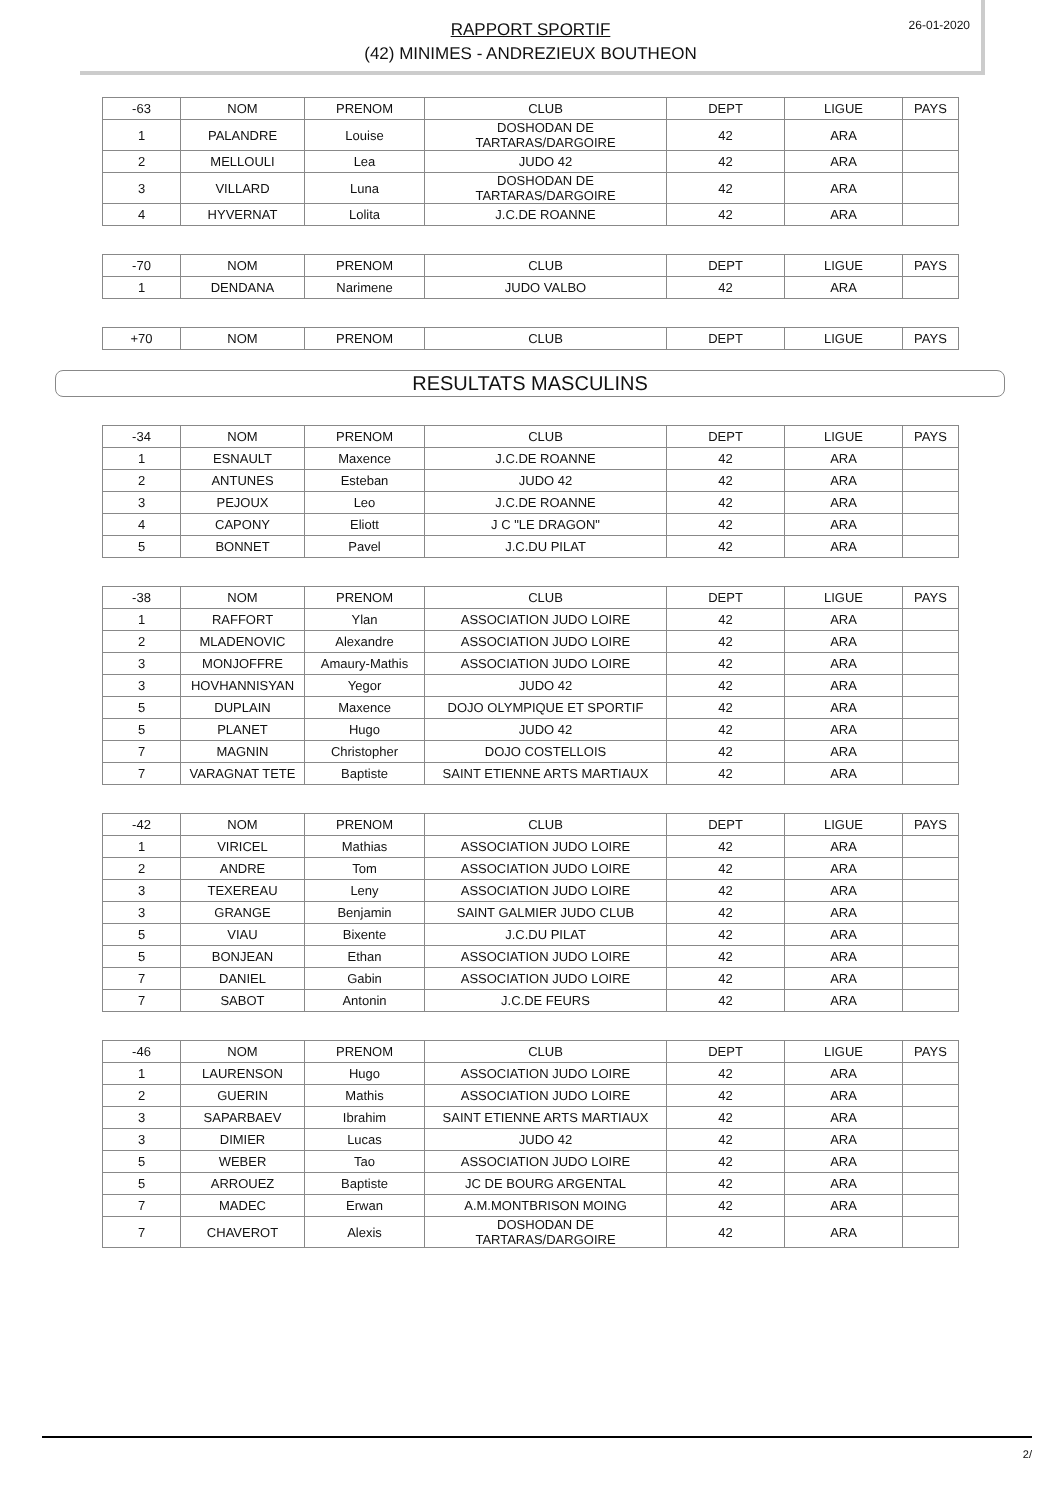RAPPORT SPORTIF
(42) MINIMES - ANDREZIEUX BOUTHEON
26-01-2020
| -63 | NOM | PRENOM | CLUB | DEPT | LIGUE | PAYS |
| 1 | PALANDRE | Louise | DOSHODAN DE TARTARAS/DARGOIRE | 42 | ARA | |
| 2 | MELLOULI | Lea | JUDO 42 | 42 | ARA | |
| 3 | VILLARD | Luna | DOSHODAN DE TARTARAS/DARGOIRE | 42 | ARA | |
| 4 | HYVERNAT | Lolita | J.C.DE ROANNE | 42 | ARA | |
| -70 | NOM | PRENOM | CLUB | DEPT | LIGUE | PAYS |
| 1 | DENDANA | Narimene | JUDO VALBO | 42 | ARA | |
| +70 | NOM | PRENOM | CLUB | DEPT | LIGUE | PAYS |
RESULTATS MASCULINS
| -34 | NOM | PRENOM | CLUB | DEPT | LIGUE | PAYS |
| 1 | ESNAULT | Maxence | J.C.DE ROANNE | 42 | ARA | |
| 2 | ANTUNES | Esteban | JUDO 42 | 42 | ARA | |
| 3 | PEJOUX | Leo | J.C.DE ROANNE | 42 | ARA | |
| 4 | CAPONY | Eliott | J C "LE DRAGON" | 42 | ARA | |
| 5 | BONNET | Pavel | J.C.DU PILAT | 42 | ARA | |
| -38 | NOM | PRENOM | CLUB | DEPT | LIGUE | PAYS |
| 1 | RAFFORT | Ylan | ASSOCIATION JUDO LOIRE | 42 | ARA | |
| 2 | MLADENOVIC | Alexandre | ASSOCIATION JUDO LOIRE | 42 | ARA | |
| 3 | MONJOFFRE | Amaury-Mathis | ASSOCIATION JUDO LOIRE | 42 | ARA | |
| 3 | HOVHANNISYAN | Yegor | JUDO 42 | 42 | ARA | |
| 5 | DUPLAIN | Maxence | DOJO OLYMPIQUE ET SPORTIF | 42 | ARA | |
| 5 | PLANET | Hugo | JUDO 42 | 42 | ARA | |
| 7 | MAGNIN | Christopher | DOJO COSTELLOIS | 42 | ARA | |
| 7 | VARAGNAT TETE | Baptiste | SAINT ETIENNE ARTS MARTIAUX | 42 | ARA | |
| -42 | NOM | PRENOM | CLUB | DEPT | LIGUE | PAYS |
| 1 | VIRICEL | Mathias | ASSOCIATION JUDO LOIRE | 42 | ARA | |
| 2 | ANDRE | Tom | ASSOCIATION JUDO LOIRE | 42 | ARA | |
| 3 | TEXEREAU | Leny | ASSOCIATION JUDO LOIRE | 42 | ARA | |
| 3 | GRANGE | Benjamin | SAINT GALMIER JUDO CLUB | 42 | ARA | |
| 5 | VIAU | Bixente | J.C.DU PILAT | 42 | ARA | |
| 5 | BONJEAN | Ethan | ASSOCIATION JUDO LOIRE | 42 | ARA | |
| 7 | DANIEL | Gabin | ASSOCIATION JUDO LOIRE | 42 | ARA | |
| 7 | SABOT | Antonin | J.C.DE FEURS | 42 | ARA | |
| -46 | NOM | PRENOM | CLUB | DEPT | LIGUE | PAYS |
| 1 | LAURENSON | Hugo | ASSOCIATION JUDO LOIRE | 42 | ARA | |
| 2 | GUERIN | Mathis | ASSOCIATION JUDO LOIRE | 42 | ARA | |
| 3 | SAPARBAEV | Ibrahim | SAINT ETIENNE ARTS MARTIAUX | 42 | ARA | |
| 3 | DIMIER | Lucas | JUDO 42 | 42 | ARA | |
| 5 | WEBER | Tao | ASSOCIATION JUDO LOIRE | 42 | ARA | |
| 5 | ARROUEZ | Baptiste | JC DE BOURG ARGENTAL | 42 | ARA | |
| 7 | MADEC | Erwan | A.M.MONTBRISON MOING | 42 | ARA | |
| 7 | CHAVEROT | Alexis | DOSHODAN DE TARTARAS/DARGOIRE | 42 | ARA | |
2/